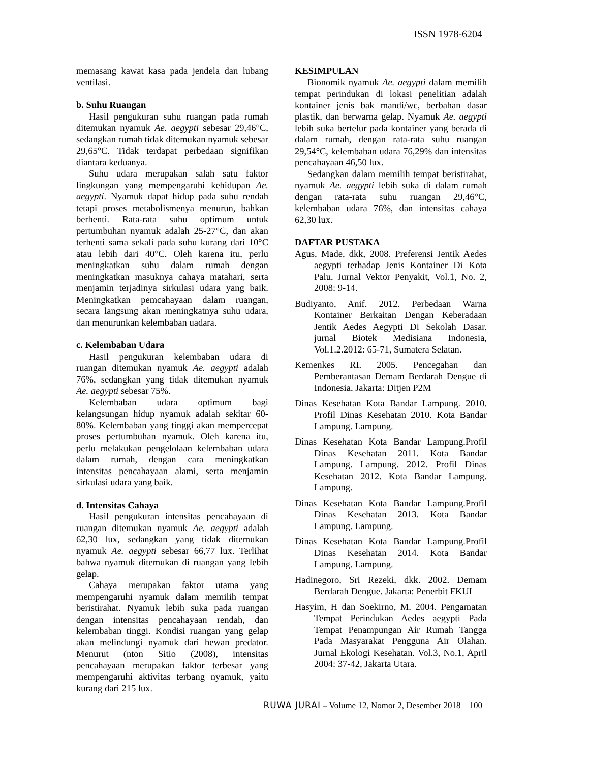ISSN 1978-6204
memasang kawat kasa pada jendela dan lubang ventilasi.
b. Suhu Ruangan
Hasil pengukuran suhu ruangan pada rumah ditemukan nyamuk Ae. aegypti sebesar 29,46°C, sedangkan rumah tidak ditemukan nyamuk sebesar 29,65°C. Tidak terdapat perbedaan signifikan diantara keduanya.
Suhu udara merupakan salah satu faktor lingkungan yang mempengaruhi kehidupan Ae. aegypti. Nyamuk dapat hidup pada suhu rendah tetapi proses metabolismenya menurun, bahkan berhenti. Rata-rata suhu optimum untuk pertumbuhan nyamuk adalah 25-27°C, dan akan terhenti sama sekali pada suhu kurang dari 10°C atau lebih dari 40°C. Oleh karena itu, perlu meningkatkan suhu dalam rumah dengan meningkatkan masuknya cahaya matahari, serta menjamin terjadinya sirkulasi udara yang baik. Meningkatkan pemcahayaan dalam ruangan, secara langsung akan meningkatnya suhu udara, dan menurunkan kelembaban uadara.
c. Kelembaban Udara
Hasil pengukuran kelembaban udara di ruangan ditemukan nyamuk Ae. aegypti adalah 76%, sedangkan yang tidak ditemukan nyamuk Ae. aegypti sebesar 75%.
Kelembaban udara optimum bagi kelangsungan hidup nyamuk adalah sekitar 60-80%. Kelembaban yang tinggi akan mempercepat proses pertumbuhan nyamuk. Oleh karena itu, perlu melakukan pengelolaan kelembaban udara dalam rumah, dengan cara meningkatkan intensitas pencahayaan alami, serta menjamin sirkulasi udara yang baik.
d. Intensitas Cahaya
Hasil pengukuran intensitas pencahayaan di ruangan ditemukan nyamuk Ae. aegypti adalah 62,30 lux, sedangkan yang tidak ditemukan nyamuk Ae. aegypti sebesar 66,77 lux. Terlihat bahwa nyamuk ditemukan di ruangan yang lebih gelap.
Cahaya merupakan faktor utama yang mempengaruhi nyamuk dalam memilih tempat beristirahat. Nyamuk lebih suka pada ruangan dengan intensitas pencahayaan rendah, dan kelembaban tinggi. Kondisi ruangan yang gelap akan melindungi nyamuk dari hewan predator. Menurut (nton Sitio (2008), intensitas pencahayaan merupakan faktor terbesar yang mempengaruhi aktivitas terbang nyamuk, yaitu kurang dari 215 lux.
KESIMPULAN
Bionomik nyamuk Ae. aegypti dalam memilih tempat perindukan di lokasi penelitian adalah kontainer jenis bak mandi/wc, berbahan dasar plastik, dan berwarna gelap. Nyamuk Ae. aegypti lebih suka bertelur pada kontainer yang berada di dalam rumah, dengan rata-rata suhu ruangan 29,54°C, kelembaban udara 76,29% dan intensitas pencahayaan 46,50 lux.
Sedangkan dalam memilih tempat beristirahat, nyamuk Ae. aegypti lebih suka di dalam rumah dengan rata-rata suhu ruangan 29,46°C, kelembaban udara 76%, dan intensitas cahaya 62,30 lux.
DAFTAR PUSTAKA
Agus, Made, dkk, 2008. Preferensi Jentik Aedes aegypti terhadap Jenis Kontainer Di Kota Palu. Jurnal Vektor Penyakit, Vol.1, No. 2, 2008: 9-14.
Budiyanto, Anif. 2012. Perbedaan Warna Kontainer Berkaitan Dengan Keberadaan Jentik Aedes Aegypti Di Sekolah Dasar. jurnal Biotek Medisiana Indonesia, Vol.1.2.2012: 65-71, Sumatera Selatan.
Kemenkes RI. 2005. Pencegahan dan Pemberantasan Demam Berdarah Dengue di Indonesia. Jakarta: Ditjen P2M
Dinas Kesehatan Kota Bandar Lampung. 2010. Profil Dinas Kesehatan 2010. Kota Bandar Lampung. Lampung.
Dinas Kesehatan Kota Bandar Lampung.Profil Dinas Kesehatan 2011. Kota Bandar Lampung. Lampung. 2012. Profil Dinas Kesehatan 2012. Kota Bandar Lampung. Lampung.
Dinas Kesehatan Kota Bandar Lampung.Profil Dinas Kesehatan 2013. Kota Bandar Lampung. Lampung.
Dinas Kesehatan Kota Bandar Lampung.Profil Dinas Kesehatan 2014. Kota Bandar Lampung. Lampung.
Hadinegoro, Sri Rezeki, dkk. 2002. Demam Berdarah Dengue. Jakarta: Penerbit FKUI
Hasyim, H dan Soekirno, M. 2004. Pengamatan Tempat Perindukan Aedes aegypti Pada Tempat Penampungan Air Rumah Tangga Pada Masyarakat Pengguna Air Olahan. Jurnal Ekologi Kesehatan. Vol.3, No.1, April 2004: 37-42, Jakarta Utara.
RUWA JURAI – Volume 12, Nomor 2, Desember 2018 100